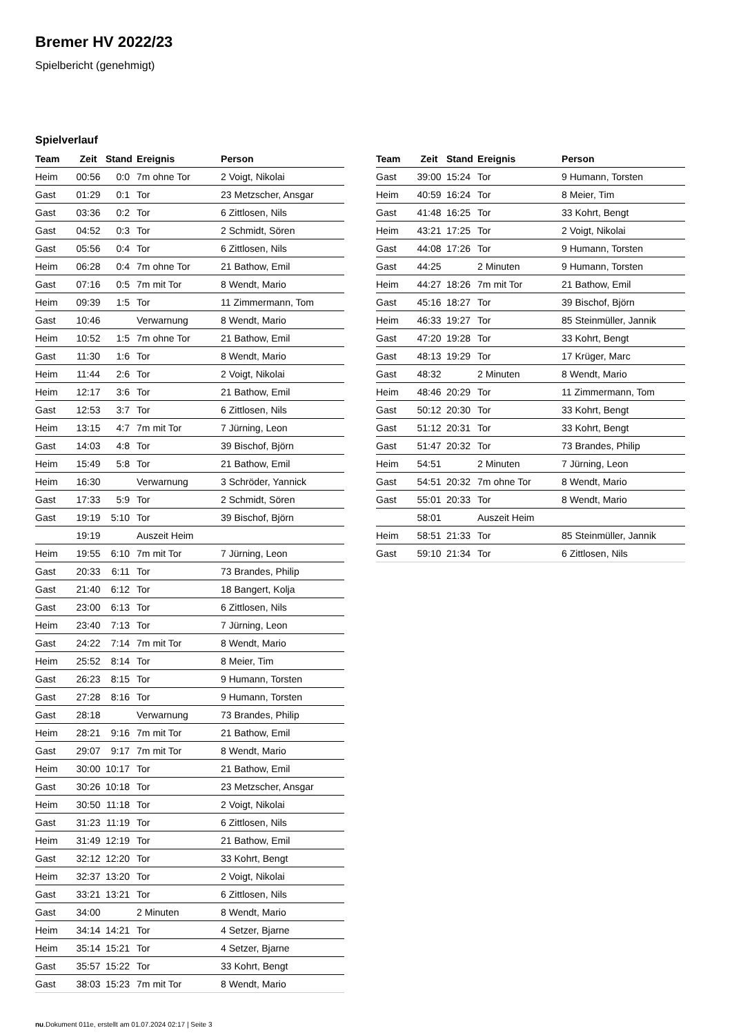Bremer HV 2022/23
Spielbericht (genehmigt)
Spielverlauf
| Team | Zeit | Stand | Ereignis | Person |
| --- | --- | --- | --- | --- |
| Heim | 00:56 | 0:0 | 7m ohne Tor | 2 Voigt, Nikolai |
| Gast | 01:29 | 0:1 | Tor | 23 Metzscher, Ansgar |
| Gast | 03:36 | 0:2 | Tor | 6 Zittlosen, Nils |
| Gast | 04:52 | 0:3 | Tor | 2 Schmidt, Sören |
| Gast | 05:56 | 0:4 | Tor | 6 Zittlosen, Nils |
| Heim | 06:28 | 0:4 | 7m ohne Tor | 21 Bathow, Emil |
| Gast | 07:16 | 0:5 | 7m mit Tor | 8 Wendt, Mario |
| Heim | 09:39 | 1:5 | Tor | 11 Zimmermann, Tom |
| Gast | 10:46 | | Verwarnung | 8 Wendt, Mario |
| Heim | 10:52 | 1:5 | 7m ohne Tor | 21 Bathow, Emil |
| Gast | 11:30 | 1:6 | Tor | 8 Wendt, Mario |
| Heim | 11:44 | 2:6 | Tor | 2 Voigt, Nikolai |
| Heim | 12:17 | 3:6 | Tor | 21 Bathow, Emil |
| Gast | 12:53 | 3:7 | Tor | 6 Zittlosen, Nils |
| Heim | 13:15 | 4:7 | 7m mit Tor | 7 Jürning, Leon |
| Gast | 14:03 | 4:8 | Tor | 39 Bischof, Björn |
| Heim | 15:49 | 5:8 | Tor | 21 Bathow, Emil |
| Heim | 16:30 | | Verwarnung | 3 Schröder, Yannick |
| Gast | 17:33 | 5:9 | Tor | 2 Schmidt, Sören |
| Gast | 19:19 | 5:10 | Tor | 39 Bischof, Björn |
| | 19:19 | | Auszeit Heim | |
| Heim | 19:55 | 6:10 | 7m mit Tor | 7 Jürning, Leon |
| Gast | 20:33 | 6:11 | Tor | 73 Brandes, Philip |
| Gast | 21:40 | 6:12 | Tor | 18 Bangert, Kolja |
| Gast | 23:00 | 6:13 | Tor | 6 Zittlosen, Nils |
| Heim | 23:40 | 7:13 | Tor | 7 Jürning, Leon |
| Gast | 24:22 | 7:14 | 7m mit Tor | 8 Wendt, Mario |
| Heim | 25:52 | 8:14 | Tor | 8 Meier, Tim |
| Gast | 26:23 | 8:15 | Tor | 9 Humann, Torsten |
| Gast | 27:28 | 8:16 | Tor | 9 Humann, Torsten |
| Gast | 28:18 | | Verwarnung | 73 Brandes, Philip |
| Heim | 28:21 | 9:16 | 7m mit Tor | 21 Bathow, Emil |
| Gast | 29:07 | 9:17 | 7m mit Tor | 8 Wendt, Mario |
| Heim | 30:00 | 10:17 | Tor | 21 Bathow, Emil |
| Gast | 30:26 | 10:18 | Tor | 23 Metzscher, Ansgar |
| Heim | 30:50 | 11:18 | Tor | 2 Voigt, Nikolai |
| Gast | 31:23 | 11:19 | Tor | 6 Zittlosen, Nils |
| Heim | 31:49 | 12:19 | Tor | 21 Bathow, Emil |
| Gast | 32:12 | 12:20 | Tor | 33 Kohrt, Bengt |
| Heim | 32:37 | 13:20 | Tor | 2 Voigt, Nikolai |
| Gast | 33:21 | 13:21 | Tor | 6 Zittlosen, Nils |
| Gast | 34:00 | | 2 Minuten | 8 Wendt, Mario |
| Heim | 34:14 | 14:21 | Tor | 4 Setzer, Bjarne |
| Heim | 35:14 | 15:21 | Tor | 4 Setzer, Bjarne |
| Gast | 35:57 | 15:22 | Tor | 33 Kohrt, Bengt |
| Gast | 38:03 | 15:23 | 7m mit Tor | 8 Wendt, Mario |
| Team | Zeit | Stand | Ereignis | Person |
| --- | --- | --- | --- | --- |
| Gast | 39:00 | 15:24 | Tor | 9 Humann, Torsten |
| Heim | 40:59 | 16:24 | Tor | 8 Meier, Tim |
| Gast | 41:48 | 16:25 | Tor | 33 Kohrt, Bengt |
| Heim | 43:21 | 17:25 | Tor | 2 Voigt, Nikolai |
| Gast | 44:08 | 17:26 | Tor | 9 Humann, Torsten |
| Gast | 44:25 | | 2 Minuten | 9 Humann, Torsten |
| Heim | 44:27 | 18:26 | 7m mit Tor | 21 Bathow, Emil |
| Gast | 45:16 | 18:27 | Tor | 39 Bischof, Björn |
| Heim | 46:33 | 19:27 | Tor | 85 Steinmüller, Jannik |
| Gast | 47:20 | 19:28 | Tor | 33 Kohrt, Bengt |
| Gast | 48:13 | 19:29 | Tor | 17 Krüger, Marc |
| Gast | 48:32 | | 2 Minuten | 8 Wendt, Mario |
| Heim | 48:46 | 20:29 | Tor | 11 Zimmermann, Tom |
| Gast | 50:12 | 20:30 | Tor | 33 Kohrt, Bengt |
| Gast | 51:12 | 20:31 | Tor | 33 Kohrt, Bengt |
| Gast | 51:47 | 20:32 | Tor | 73 Brandes, Philip |
| Heim | 54:51 | | 2 Minuten | 7 Jürning, Leon |
| Gast | 54:51 | 20:32 | 7m ohne Tor | 8 Wendt, Mario |
| Gast | 55:01 | 20:33 | Tor | 8 Wendt, Mario |
| | 58:01 | | Auszeit Heim | |
| Heim | 58:51 | 21:33 | Tor | 85 Steinmüller, Jannik |
| Gast | 59:10 | 21:34 | Tor | 6 Zittlosen, Nils |
nu.Dokument 011e, erstellt am 01.07.2024 02:17 | Seite 3